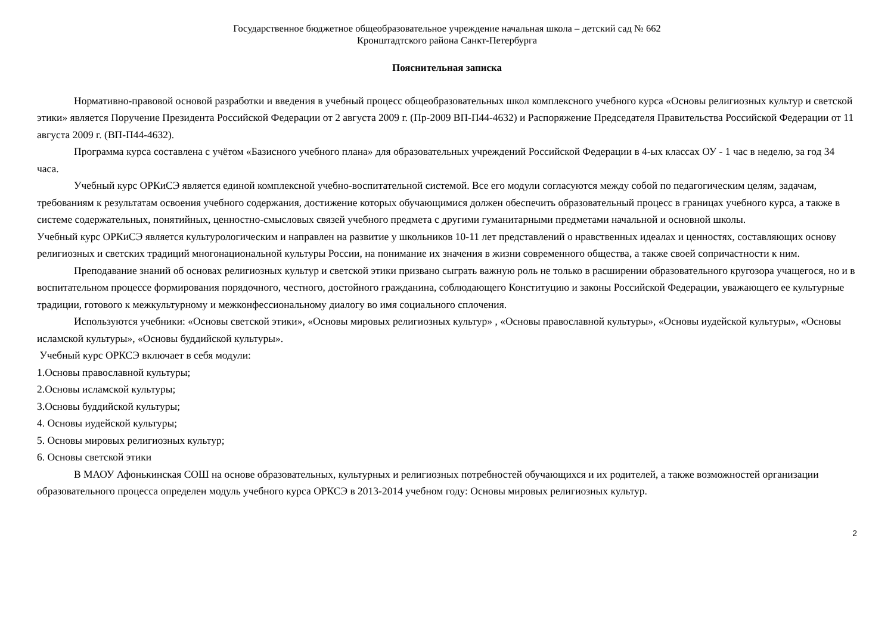Государственное бюджетное общеобразовательное учреждение начальная школа – детский сад № 662
Кронштадтского района Санкт-Петербурга
Пояснительная записка
Нормативно-правовой основой разработки и введения в учебный процесс общеобразовательных школ комплексного учебного курса «Основы религиозных культур и светской этики» является Поручение Президента Российской Федерации от 2 августа 2009 г. (Пр-2009 ВП-П44-4632) и Распоряжение Председателя Правительства Российской Федерации от 11 августа 2009 г. (ВП-П44-4632).
Программа курса составлена с учётом «Базисного учебного плана» для образовательных учреждений Российской Федерации в 4-ых классах ОУ - 1 час в неделю, за год 34 часа.
Учебный курс ОРКиСЭ является единой комплексной учебно-воспитательной системой. Все его модули согласуются между собой по педагогическим целям, задачам, требованиям к результатам освоения учебного содержания, достижение которых обучающимися должен обеспечить образовательный процесс в границах учебного курса, а также в системе содержательных, понятийных, ценностно-смысловых связей учебного предмета с другими гуманитарными предметами начальной и основной школы.
Учебный курс ОРКиСЭ является культурологическим и направлен на развитие у школьников 10-11 лет представлений о нравственных идеалах и ценностях, составляющих основу религиозных и светских традиций многонациональной культуры России, на понимание их значения в жизни современного общества, а также своей сопричастности к ним.
Преподавание знаний об основах религиозных культур и светской этики призвано сыграть важную роль не только в расширении образовательного кругозора учащегося, но и в воспитательном процессе формирования порядочного, честного, достойного гражданина, соблюдающего Конституцию и законы Российской Федерации, уважающего ее культурные традиции, готового к межкультурному и межконфессиональному диалогу во имя социального сплочения.
Используются учебники: «Основы светской этики», «Основы мировых религиозных культур» , «Основы православной культуры», «Основы иудейской культуры», «Основы исламской культуры», «Основы буддийской культуры».
Учебный курс ОРКСЭ включает в себя модули:
1.Основы православной культуры;
2.Основы исламской культуры;
3.Основы буддийской культуры;
4. Основы иудейской культуры;
5. Основы мировых религиозных культур;
6. Основы светской этики
В МАОУ Афонькинская СОШ на основе образовательных, культурных и религиозных потребностей обучающихся и их родителей, а также возможностей организации образовательного процесса определен модуль учебного курса ОРКСЭ в 2013-2014 учебном году: Основы мировых религиозных культур.
2